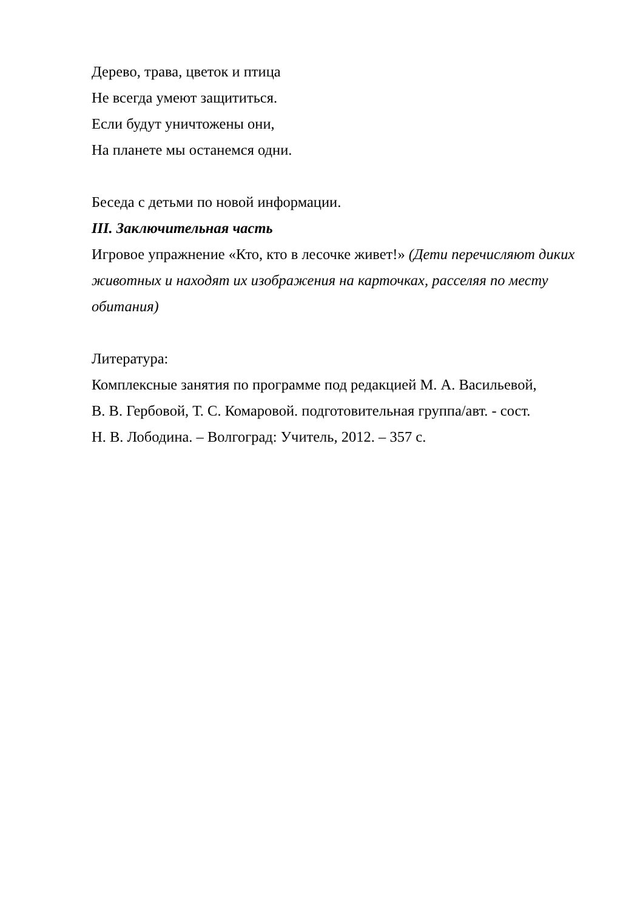Дерево, трава, цветок и птица
Не всегда умеют защититься.
Если будут уничтожены они,
На планете мы останемся одни.
Беседа с детьми по новой информации.
III. Заключительная часть
Игровое упражнение «Кто, кто в лесочке живет!» (Дети перечисляют диких животных и находят их изображения на карточках, расселяя по месту обитания)
Литература:
Комплексные занятия по программе под редакцией М. А. Васильевой,
В. В. Гербовой, Т. С. Комаровой. подготовительная группа/авт. - сост.
Н. В. Лободина. – Волгоград: Учитель, 2012. – 357 с.